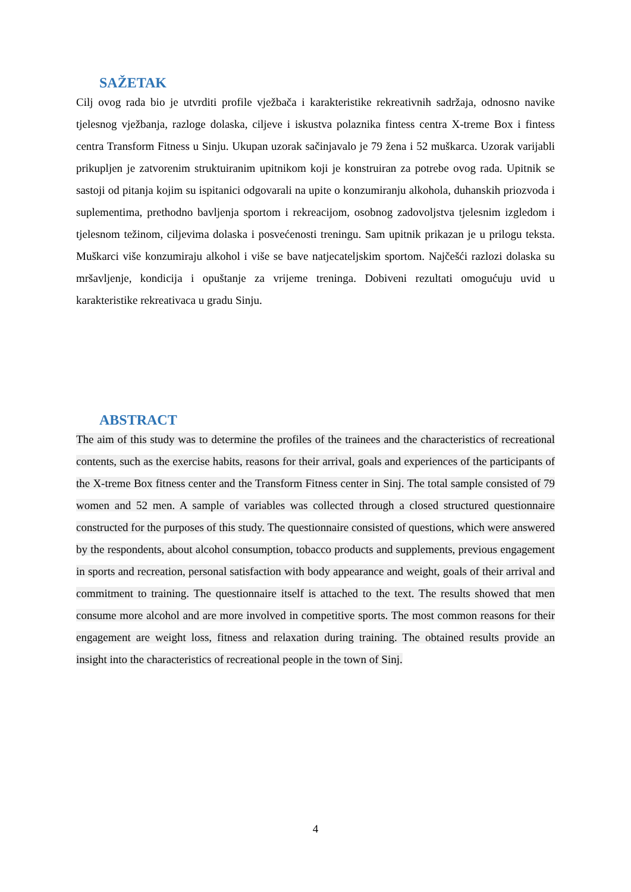SAŽETAK
Cilj ovog rada bio je utvrditi profile vježbača i karakteristike rekreativnih sadržaja, odnosno navike tjelesnog vježbanja, razloge dolaska, ciljeve i iskustva polaznika fintess centra X-treme Box i fintess centra Transform Fitness u Sinju. Ukupan uzorak sačinjavalo je 79 žena i 52 muškarca. Uzorak varijabli prikupljen je zatvorenim struktuiranim upitnikom koji je konstruiran za potrebe ovog rada. Upitnik se sastoji od pitanja kojim su ispitanici odgovarali na upite o konzumiranju alkohola, duhanskih priozvoda i suplementima, prethodno bavljenja sportom i rekreacijom, osobnog zadovoljstva tjelesnim izgledom i tjelesnom težinom, ciljevima dolaska i posvećenosti treningu. Sam upitnik prikazan je u prilogu teksta. Muškarci više konzumiraju alkohol i više se bave natjecateljskim sportom. Najčešći razlozi dolaska su mršavljenje, kondicija i opuštanje za vrijeme treninga. Dobiveni rezultati omogućuju uvid u karakteristike rekreativaca u gradu Sinju.
ABSTRACT
The aim of this study was to determine the profiles of the trainees and the characteristics of recreational contents, such as the exercise habits, reasons for their arrival, goals and experiences of the participants of the X-treme Box fitness center and the Transform Fitness center in Sinj. The total sample consisted of 79 women and 52 men. A sample of variables was collected through a closed structured questionnaire constructed for the purposes of this study. The questionnaire consisted of questions, which were answered by the respondents, about alcohol consumption, tobacco products and supplements, previous engagement in sports and recreation, personal satisfaction with body appearance and weight, goals of their arrival and commitment to training. The questionnaire itself is attached to the text. The results showed that men consume more alcohol and are more involved in competitive sports. The most common reasons for their engagement are weight loss, fitness and relaxation during training. The obtained results provide an insight into the characteristics of recreational people in the town of Sinj.
4